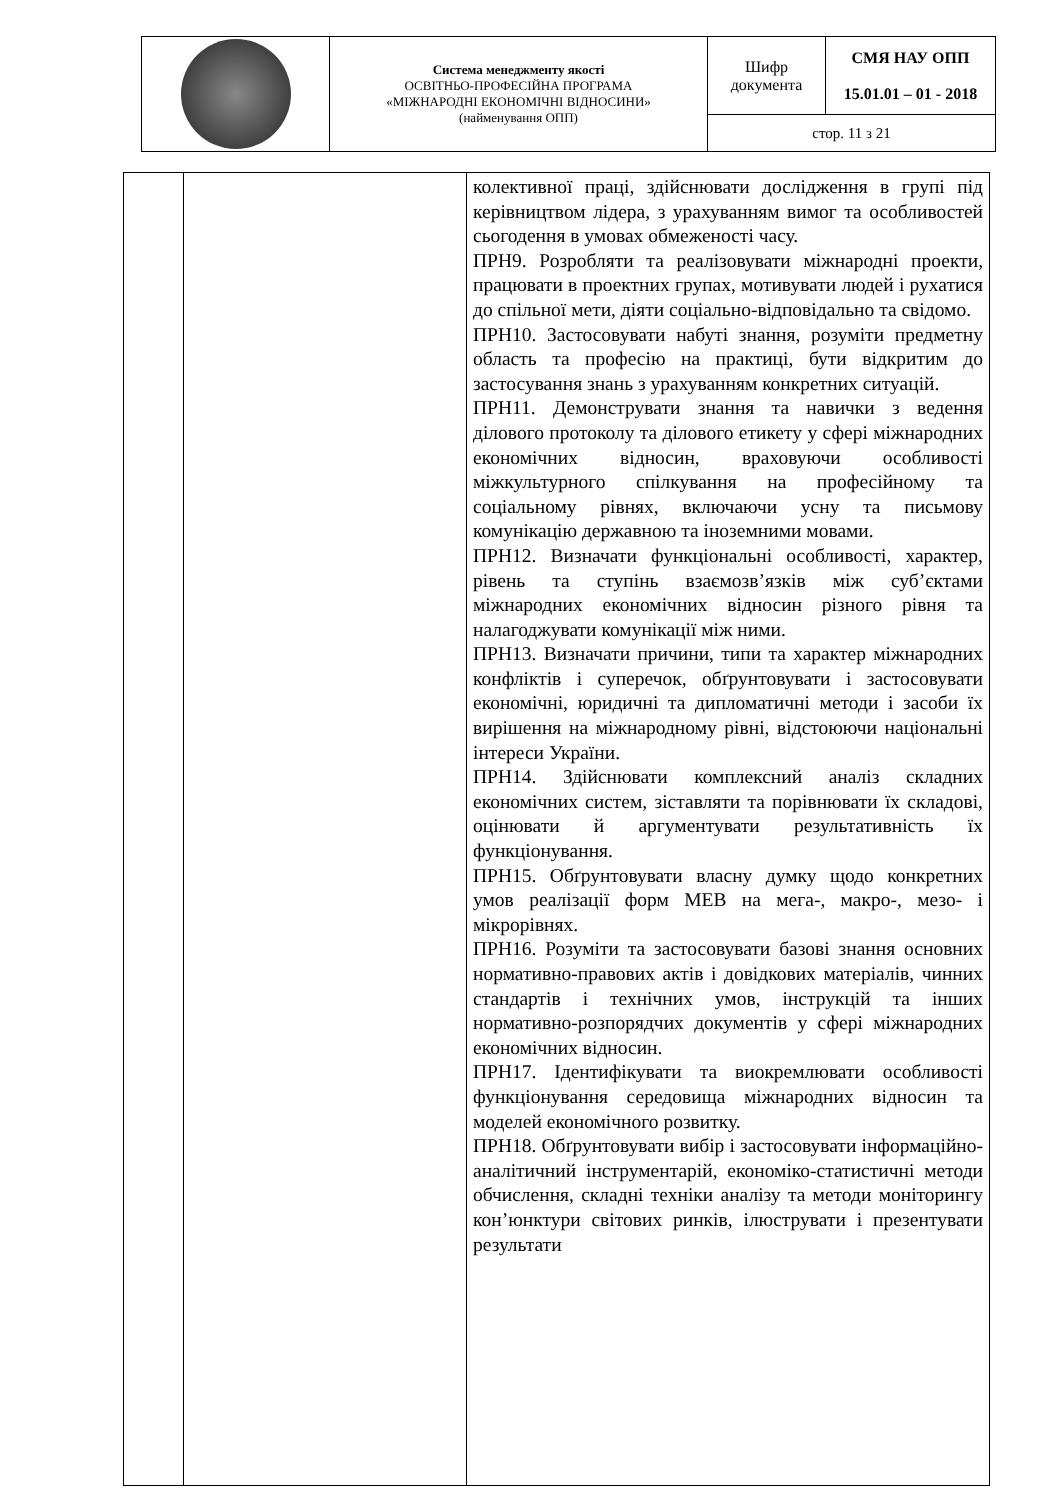| | Система менеджменту якості ОСВІТНЬО-ПРОФЕСІЙНА ПРОГРАМА «МІЖНАРОДНІ ЕКОНОМІЧНІ ВІДНОСИНИ» (найменування ОПП) | Шифр документа | СМЯ НАУ ОПП 15.01.01 – 01 - 2018 |
| | | стор. 11 з 21 | |
| | | колективної праці, здійснювати дослідження в групі під керівництвом лідера, з урахуванням вимог та особливостей сьогодення в умовах обмеженості часу. ПРН9. Розробляти та реалізовувати міжнародні проекти, працювати в проектних групах, мотивувати людей і рухатися до спільної мети, діяти соціально-відповідально та свідомо. ПРН10. Застосовувати набуті знання, розуміти предметну область та професію на практиці, бути відкритим до застосування знань з урахуванням конкретних ситуацій. ПРН11. Демонструвати знання та навички з ведення ділового протоколу та ділового етикету у сфері міжнародних економічних відносин, враховуючи особливості міжкультурного спілкування на професійному та соціальному рівнях, включаючи усну та письмову комунікацію державною та іноземними мовами. ПРН12. Визначати функціональні особливості, характер, рівень та ступінь взаємозв’язків між суб’єктами міжнародних економічних відносин різного рівня та налагоджувати комунікації між ними. ПРН13. Визначати причини, типи та характер міжнародних конфліктів і суперечок, обґрунтовувати і застосовувати економічні, юридичні та дипломатичні методи і засоби їх вирішення на міжнародному рівні, відстоюючи національні інтереси України. ПРН14. Здійснювати комплексний аналіз складних економічних систем, зіставляти та порівнювати їх складові, оцінювати й аргументувати результативність їх функціонування. ПРН15. Обґрунтовувати власну думку щодо конкретних умов реалізації форм МЕВ на мега-, макро-, мезо- і мікрорівнях. ПРН16. Розуміти та застосовувати базові знання основних нормативно-правових актів і довідкових матеріалів, чинних стандартів і технічних умов, інструкцій та інших нормативно-розпорядчих документів у сфері міжнародних економічних відносин. ПРН17. Ідентифікувати та виокремлювати особливості функціонування середовища міжнародних відносин та моделей економічного розвитку. ПРН18. Обґрунтовувати вибір і застосовувати інформаційно-аналітичний інструментарій, економіко-статистичні методи обчислення, складні техніки аналізу та методи моніторингу кон’юнктури світових ринків, ілюструвати і презентувати результати |